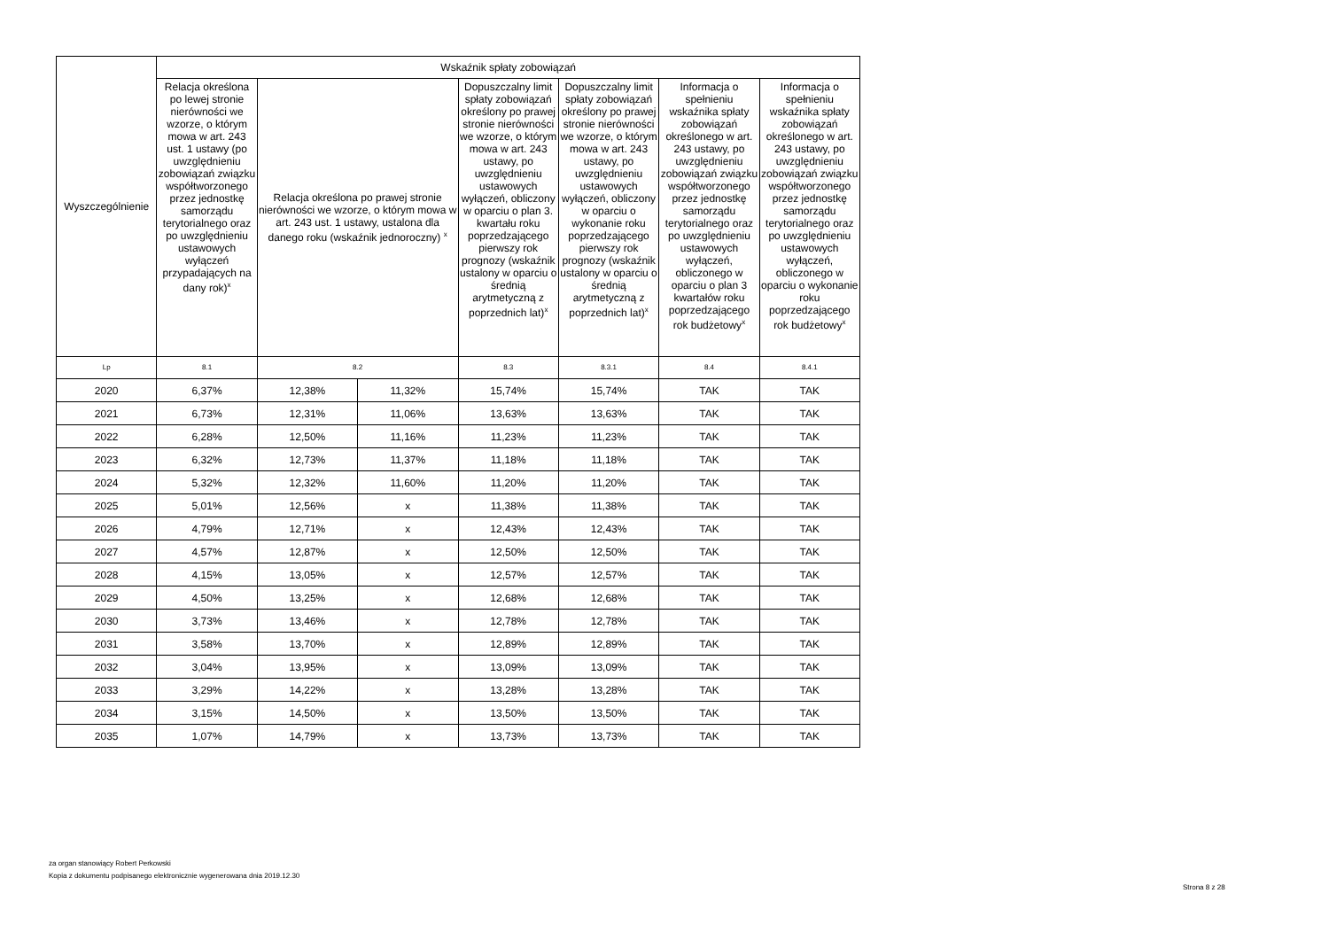| Wyszczególnienie | Wskaźnik spłaty zobowiązań | | | | | | |
| --- | --- | --- | --- | --- | --- | --- | --- |
| | Relacja określona po lewej stronie nierówności we wzorze, o którym mowa w art. 243 ust. 1 ustawy (po uwzględnieniu zobowiązań związku współtworzonego przez jednostkę samorządu terytorialnego oraz po uwzględnieniu ustawowych wyłączeń przypadających na dany rok)<sup>x</sup> | Relacja określona po prawej stronie nierówności we wzorze, o którym mowa w art. 243 ust. 1 ustawy, ustalona dla danego roku (wskaźnik jednoroczny) <sup>x</sup> | | Dopuszczalny limit spłaty zobowiązań określony po prawej stronie nierówności we wzorze, o którym mowa w art. 243 ustawy, po uwzględnieniu ustawowych wyłączeń, obliczony w oparciu o plan 3. kwartału roku poprzedzającego pierwszy rok prognozy (wskaźnik ustalony w oparciu o średnią arytmetyczną z poprzednich lat)<sup>x</sup> | Dopuszczalny limit spłaty zobowiązań określony po prawej stronie nierówności we wzorze, o którym mowa w art. 243 ustawy, po uwzględnieniu ustawowych wyłączeń, obliczony w oparciu o wykonanie roku poprzedzającego pierwszy rok prognozy (wskaźnik ustalony w oparciu o średnią arytmetyczną z poprzednich lat)<sup>x</sup> | Informacja o spełnieniu wskaźnika spłaty zobowiązań określonego w art. 243 ustawy, po uwzględnieniu zobowiązań związku współtworzonego przez jednostkę samorządu terytorialnego oraz po uwzględnieniu ustawowych wyłączeń, obliczonego w oparciu o plan 3 kwartałów roku poprzedzającego rok budżetowy<sup>x</sup> | Informacja o spełnieniu wskaźnika spłaty zobowiązań określonego w art. 243 ustawy, po uwzględnieniu zobowiązań związku współtworzonego przez jednostkę samorządu terytorialnego oraz po uwzględnieniu ustawowych wyłączeń, obliczonego w oparciu o wykonanie roku poprzedzającego rok budżetowy<sup>x</sup> |
| Lp | 8.1 | 8.2 | | 8.3 | 8.3.1 | 8.4 | 8.4.1 |
| 2020 | 6,37% | 12,38% | 11,32% | 15,74% | 15,74% | TAK | TAK |
| 2021 | 6,73% | 12,31% | 11,06% | 13,63% | 13,63% | TAK | TAK |
| 2022 | 6,28% | 12,50% | 11,16% | 11,23% | 11,23% | TAK | TAK |
| 2023 | 6,32% | 12,73% | 11,37% | 11,18% | 11,18% | TAK | TAK |
| 2024 | 5,32% | 12,32% | 11,60% | 11,20% | 11,20% | TAK | TAK |
| 2025 | 5,01% | 12,56% | x | 11,38% | 11,38% | TAK | TAK |
| 2026 | 4,79% | 12,71% | x | 12,43% | 12,43% | TAK | TAK |
| 2027 | 4,57% | 12,87% | x | 12,50% | 12,50% | TAK | TAK |
| 2028 | 4,15% | 13,05% | x | 12,57% | 12,57% | TAK | TAK |
| 2029 | 4,50% | 13,25% | x | 12,68% | 12,68% | TAK | TAK |
| 2030 | 3,73% | 13,46% | x | 12,78% | 12,78% | TAK | TAK |
| 2031 | 3,58% | 13,70% | x | 12,89% | 12,89% | TAK | TAK |
| 2032 | 3,04% | 13,95% | x | 13,09% | 13,09% | TAK | TAK |
| 2033 | 3,29% | 14,22% | x | 13,28% | 13,28% | TAK | TAK |
| 2034 | 3,15% | 14,50% | x | 13,50% | 13,50% | TAK | TAK |
| 2035 | 1,07% | 14,79% | x | 13,73% | 13,73% | TAK | TAK |
za organ stanowiący Robert Perkowski
Kopia z dokumentu podpisanego elektronicznie wygenerowana dnia 2019.12.30
Strona 8 z 28